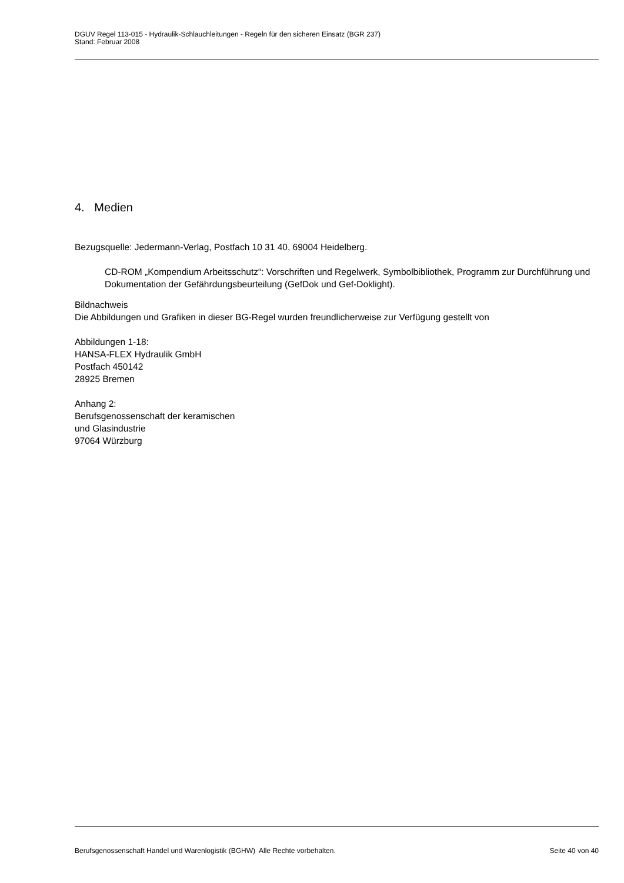DGUV Regel 113-015 - Hydraulik-Schlauchleitungen - Regeln für den sicheren Einsatz (BGR 237)
Stand: Februar 2008
4. Medien
Bezugsquelle: Jedermann-Verlag, Postfach 10 31 40, 69004 Heidelberg.
CD-ROM „Kompendium Arbeitsschutz“: Vorschriften und Regelwerk, Symbolbibliothek, Programm zur Durchführung und Dokumentation der Gefährdungsbeurteilung (GefDok und Gef-Doklight).
Bildnachweis
Die Abbildungen und Grafiken in dieser BG-Regel wurden freundlicherweise zur Verfügung gestellt von
Abbildungen 1-18:
HANSA-FLEX Hydraulik GmbH
Postfach 450142
28925 Bremen
Anhang 2:
Berufsgenossenschaft der keramischen
und Glasindustrie
97064 Würzburg
Berufsgenossenschaft Handel und Warenlogistik (BGHW) Alle Rechte vorbehalten. Seite 40 von 40